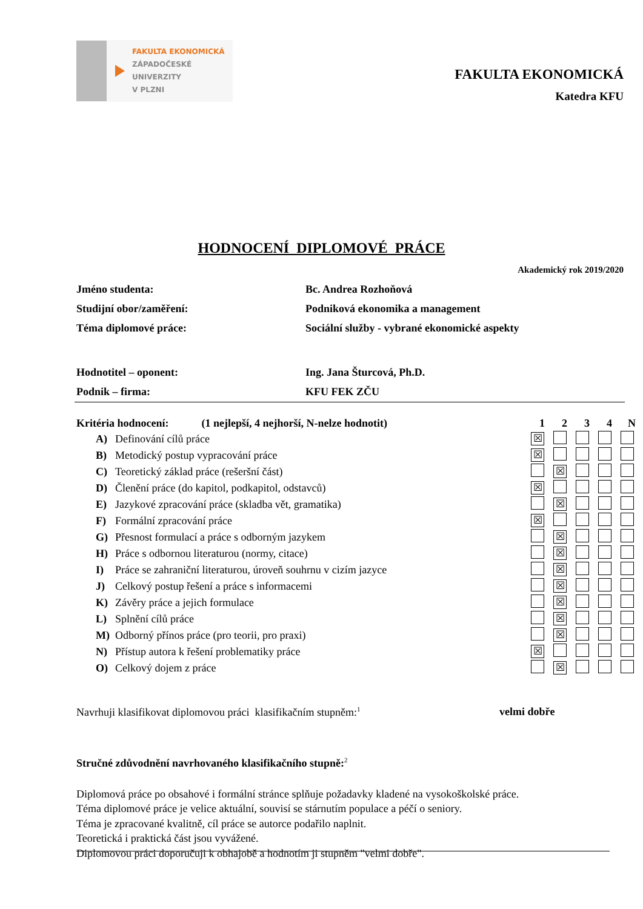FAKULTA EKONOMICKÁ
ZÁPADOČESKÉ
UNIVERZITY
V PLZNI
FAKULTA EKONOMICKÁ
Katedra KFU
HODNOCENÍ DIPLOMOVÉ PRÁCE
Akademický rok 2019/2020
| Jméno studenta: | Bc. Andrea Rozhoňová |
| Studijní obor/zaměření: | Podniková ekonomika a management |
| Téma diplomové práce: | Sociální služby - vybrané ekonomické aspekty |
| Hodnotitel – oponent: | Ing. Jana Šturcová, Ph.D. |
| Podnik – firma: | KFU FEK ZČU |
| Kritéria hodnocení: (1 nejlepší, 4 nejhorší, N-nelze hodnotit) | | | 1 | 2 | 3 | 4 | N |
| A) | Definování cílů práce | | ☒ | | | | |
| B) | Metodický postup vypracování práce | | ☒ | | | | |
| C) | Teoretický základ práce (rešeršní část) | | | ☒ | | | |
| D) | Členění práce (do kapitol, podkapitol, odstavců) | | ☒ | | | | |
| E) | Jazykové zpracování práce (skladba vět, gramatika) | | | ☒ | | | |
| F) | Formální zpracování práce | | ☒ | | | | |
| G) | Přesnost formulací a práce s odborným jazykem | | | ☒ | | | |
| H) | Práce s odbornou literaturou (normy, citace) | | | ☒ | | | |
| I) | Práce se zahraniční literaturou, úroveň souhrnu v cizím jazyce | | | ☒ | | | |
| J) | Celkový postup řešení a práce s informacemi | | | ☒ | | | |
| K) | Závěry práce a jejich formulace | | | ☒ | | | |
| L) | Splnění cílů práce | | | ☒ | | | |
| M) | Odborný přínos práce (pro teorii, pro praxi) | | | ☒ | | | |
| N) | Přístup autora k řešení problematiky práce | | ☒ | | | | |
| O) | Celkový dojem z práce | | | ☒ | | | |
Navrhuji klasifikovat diplomovou práci klasifikačním stupněm:<sup>1</sup> velmi dobře
Stručné zdůvodnění navrhovaného klasifikačního stupně:<sup>2</sup>
Diplomová práce po obsahové i formální stránce splňuje požadavky kladené na vysokoškolské práce.
Téma diplomové práce je velice aktuální, souvisí se stárnutím populace a péčí o seniory.
Téma je zpracované kvalitně, cíl práce se autorce podařilo naplnit.
Teoretická i praktická část jsou vyvážené.
Diplomovou práci doporučuji k obhajobě a hodnotím ji stupněm "velmi dobře".